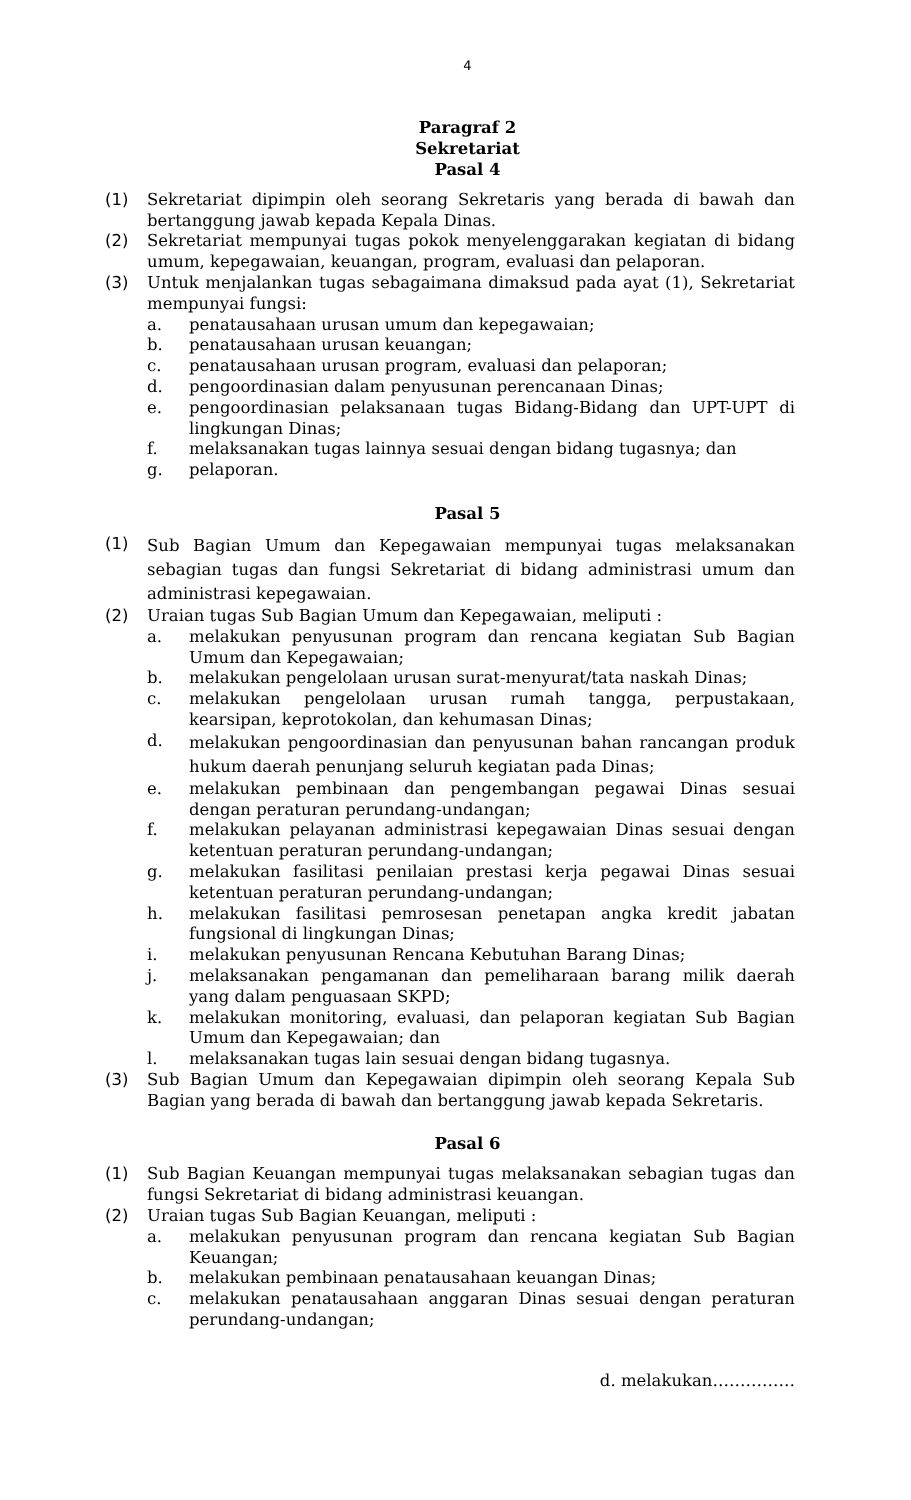4
Paragraf 2
Sekretariat
Pasal 4
(1) Sekretariat dipimpin oleh seorang Sekretaris yang berada di bawah dan bertanggung jawab kepada Kepala Dinas.
(2) Sekretariat mempunyai tugas pokok menyelenggarakan kegiatan di bidang umum, kepegawaian, keuangan, program, evaluasi dan pelaporan.
(3) Untuk menjalankan tugas sebagaimana dimaksud pada ayat (1), Sekretariat mempunyai fungsi:
a. penatausahaan urusan umum dan kepegawaian;
b. penatausahaan urusan keuangan;
c. penatausahaan urusan program, evaluasi dan pelaporan;
d. pengoordinasian dalam penyusunan perencanaan Dinas;
e. pengoordinasian pelaksanaan tugas Bidang-Bidang dan UPT-UPT di lingkungan Dinas;
f. melaksanakan tugas lainnya sesuai dengan bidang tugasnya; dan
g. pelaporan.
Pasal 5
(1) Sub Bagian Umum dan Kepegawaian mempunyai tugas melaksanakan sebagian tugas dan fungsi Sekretariat di bidang administrasi umum dan administrasi kepegawaian.
(2) Uraian tugas Sub Bagian Umum dan Kepegawaian, meliputi :
a. melakukan penyusunan program dan rencana kegiatan Sub Bagian Umum dan Kepegawaian;
b. melakukan pengelolaan urusan surat-menyurat/tata naskah Dinas;
c. melakukan pengelolaan urusan rumah tangga, perpustakaan, kearsipan, keprotokolan, dan kehumasan Dinas;
d. melakukan pengoordinasian dan penyusunan bahan rancangan produk hukum daerah penunjang seluruh kegiatan pada Dinas;
e. melakukan pembinaan dan pengembangan pegawai Dinas sesuai dengan peraturan perundang-undangan;
f. melakukan pelayanan administrasi kepegawaian Dinas sesuai dengan ketentuan peraturan perundang-undangan;
g. melakukan fasilitasi penilaian prestasi kerja pegawai Dinas sesuai ketentuan peraturan perundang-undangan;
h. melakukan fasilitasi pemrosesan penetapan angka kredit jabatan fungsional di lingkungan Dinas;
i. melakukan penyusunan Rencana Kebutuhan Barang Dinas;
j. melaksanakan pengamanan dan pemeliharaan barang milik daerah yang dalam penguasaan SKPD;
k. melakukan monitoring, evaluasi, dan pelaporan kegiatan Sub Bagian Umum dan Kepegawaian; dan
l. melaksanakan tugas lain sesuai dengan bidang tugasnya.
(3) Sub Bagian Umum dan Kepegawaian dipimpin oleh seorang Kepala Sub Bagian yang berada di bawah dan bertanggung jawab kepada Sekretaris.
Pasal 6
(1) Sub Bagian Keuangan mempunyai tugas melaksanakan sebagian tugas dan fungsi Sekretariat di bidang administrasi keuangan.
(2) Uraian tugas Sub Bagian Keuangan, meliputi :
a. melakukan penyusunan program dan rencana kegiatan Sub Bagian Keuangan;
b. melakukan pembinaan penatausahaan keuangan Dinas;
c. melakukan penatausahaan anggaran Dinas sesuai dengan peraturan perundang-undangan;
d. melakukan……………